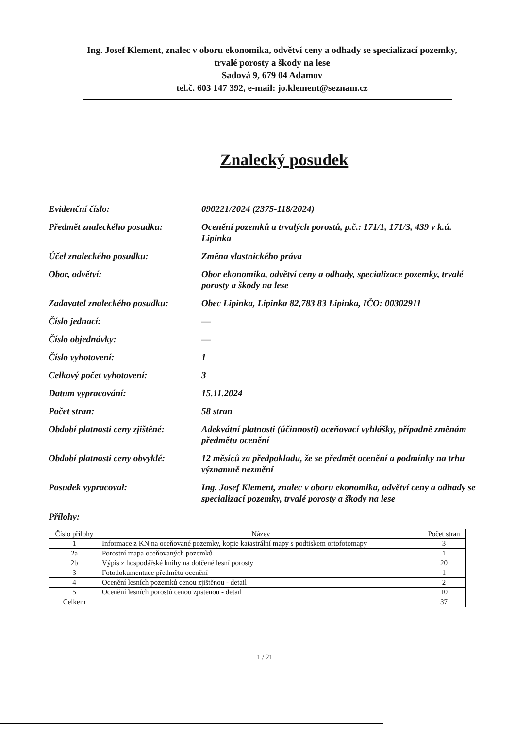Ing. Josef Klement, znalec v oboru ekonomika, odvětví ceny a odhady se specializací pozemky,
trvalé porosty a škody na lese
Sadová 9, 679 04 Adamov
tel.č. 603 147 392, e-mail: jo.klement@seznam.cz
Znalecký posudek
Evidenční číslo: 090221/2024 (2375-118/2024)
Předmět znaleckého posudku: Ocenění pozemků a trvalých porostů, p.č.: 171/1, 171/3, 439 v k.ú. Lipinka
Účel znaleckého posudku: Změna vlastnického práva
Obor, odvětví: Obor ekonomika, odvětví ceny a odhady, specializace pozemky, trvalé porosty a škody na lese
Zadavatel znaleckého posudku:
Obec Lipinka, Lipinka 82,783 83 Lipinka, IČO: 00302911
Číslo jednací: —
Číslo objednávky: —
Číslo vyhotovení: 1
Celkový počet vyhotovení: 3
Datum vypracování: 15.11.2024
Počet stran: 58 stran
Období platnosti ceny zjištěné:
Adekvátní platnosti (účinnosti) oceňovací vyhlášky, případně změnám předmětu ocenění
Období platnosti ceny obvyklé:
12 měsíců za předpokladu, že se předmět ocenění a podmínky na trhu významně nezmění
Posudek vypracoval: Ing. Josef Klement, znalec v oboru ekonomika, odvětví ceny a odhady se specializací pozemky, trvalé porosty a škody na lese
Přílohy:
| Číslo přílohy | Název | Počet stran |
| --- | --- | --- |
| 1 | Informace z KN na oceňované pozemky, kopie katastrální mapy s podtiskem ortofotomapy | 3 |
| 2a | Porostní mapa oceňovaných pozemků | 1 |
| 2b | Výpis z hospodářské knihy na dotčené lesní porosty | 20 |
| 3 | Fotodokumentace předmětu ocenění | 1 |
| 4 | Ocenění lesních pozemků cenou zjištěnou - detail | 2 |
| 5 | Ocenění lesních porostů cenou zjištěnou - detail | 10 |
| Celkem | | 37 |
1 / 21